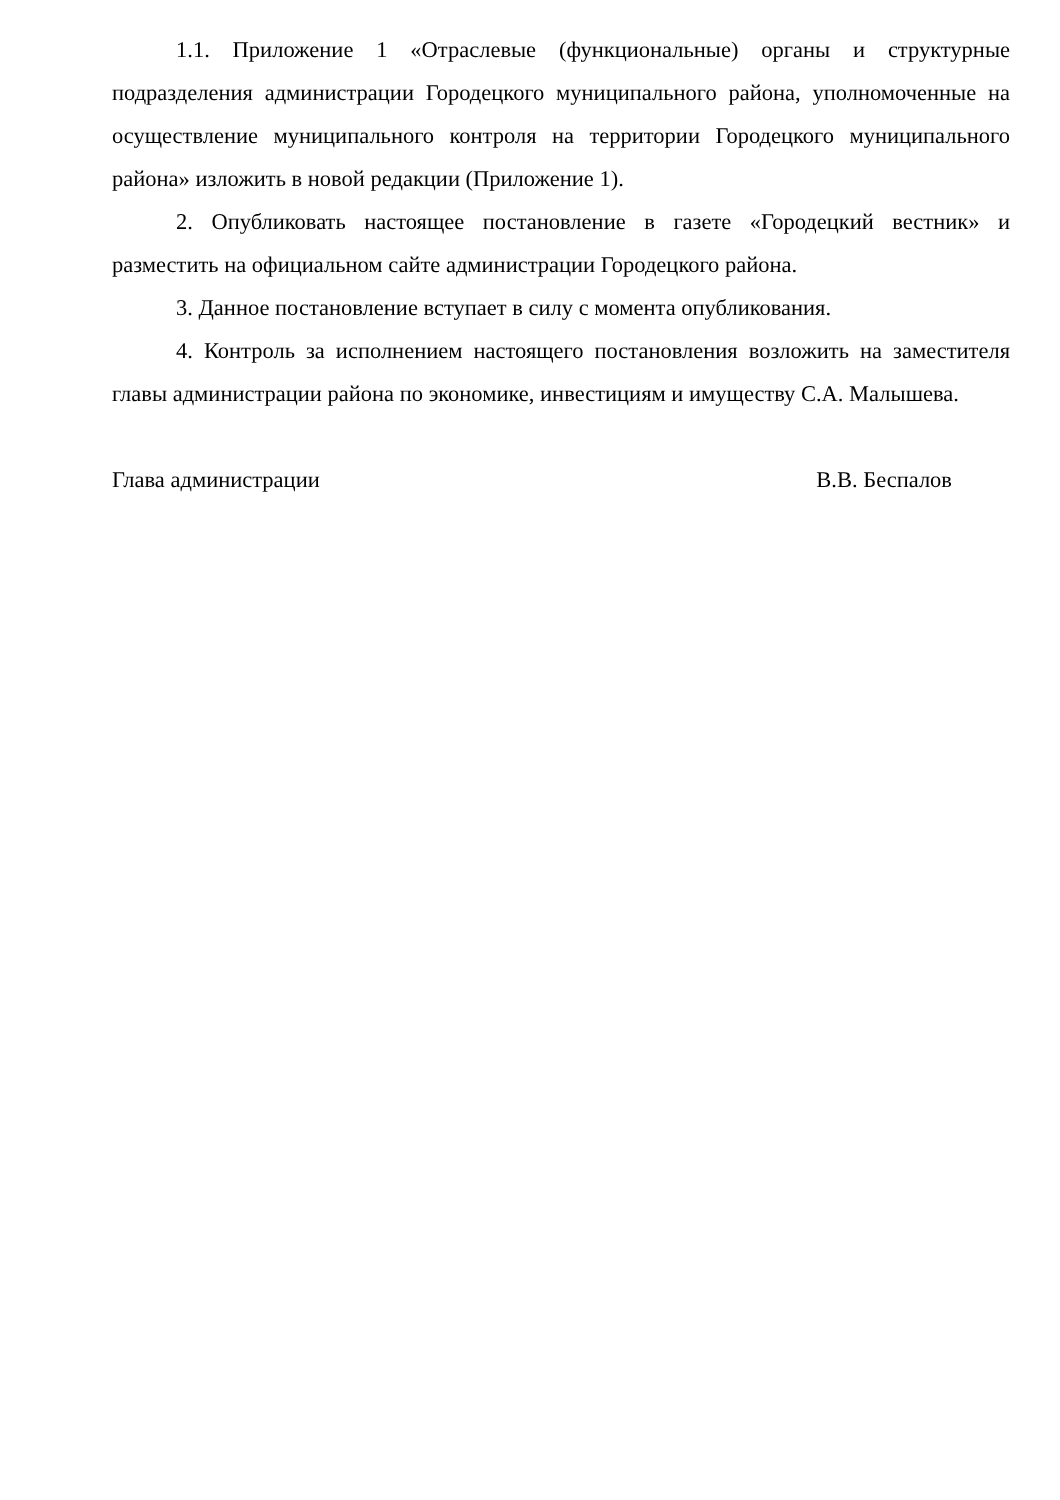1.1. Приложение 1 «Отраслевые (функциональные) органы и структурные подразделения администрации Городецкого муниципального района, уполномоченные на осуществление муниципального контроля на территории Городецкого муниципального района» изложить в новой редакции (Приложение 1).
2. Опубликовать настоящее постановление в газете «Городецкий вестник» и разместить на официальном сайте администрации Городецкого района.
3. Данное постановление вступает в силу с момента опубликования.
4. Контроль за исполнением настоящего постановления возложить на заместителя главы администрации района по экономике, инвестициям и имуществу С.А. Малышева.
Глава администрации В.В. Беспалов